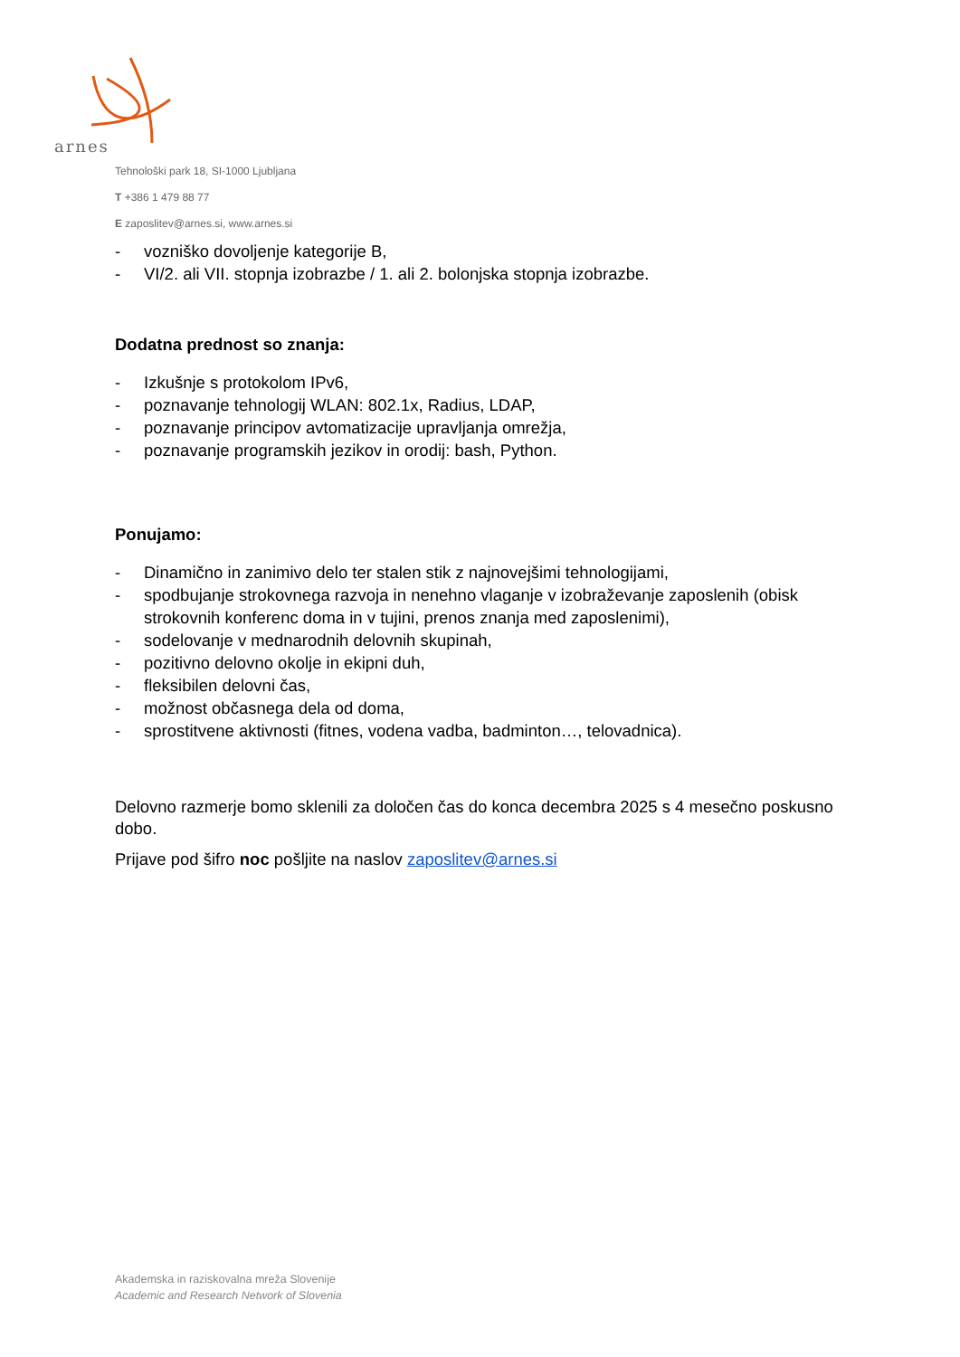arnes
Tehnološki park 18, SI-1000 Ljubljana
T +386 1 479 88 77
E zaposlitev@arnes.si, www.arnes.si
- vozniško dovoljenje kategorije B,
- VI/2. ali VII. stopnja izobrazbe / 1. ali 2. bolonjska stopnja izobrazbe.
Dodatna prednost so znanja:
- Izkušnje s protokolom IPv6,
- poznavanje tehnologij WLAN: 802.1x, Radius, LDAP,
- poznavanje principov avtomatizacije upravljanja omrežja,
- poznavanje programskih jezikov in orodij: bash, Python.
Ponujamo:
- Dinamično in zanimivo delo ter stalen stik z najnovejšimi tehnologijami,
- spodbujanje strokovnega razvoja in nenehno vlaganje v izobraževanje zaposlenih (obisk strokovnih konferenc doma in v tujini, prenos znanja med zaposlenimi),
- sodelovanje v mednarodnih delovnih skupinah,
- pozitivno delovno okolje in ekipni duh,
- fleksibilen delovni čas,
- možnost občasnega dela od doma,
- sprostitvene aktivnosti (fitnes, vodena vadba, badminton…, telovadnica).
Delovno razmerje bomo sklenili za določen čas do konca decembra 2025 s 4 mesečno poskusno dobo.
Prijave pod šifro noc pošljite na naslov zaposlitev@arnes.si
Akademska in raziskovalna mreža Slovenije
Academic and Research Network of Slovenia